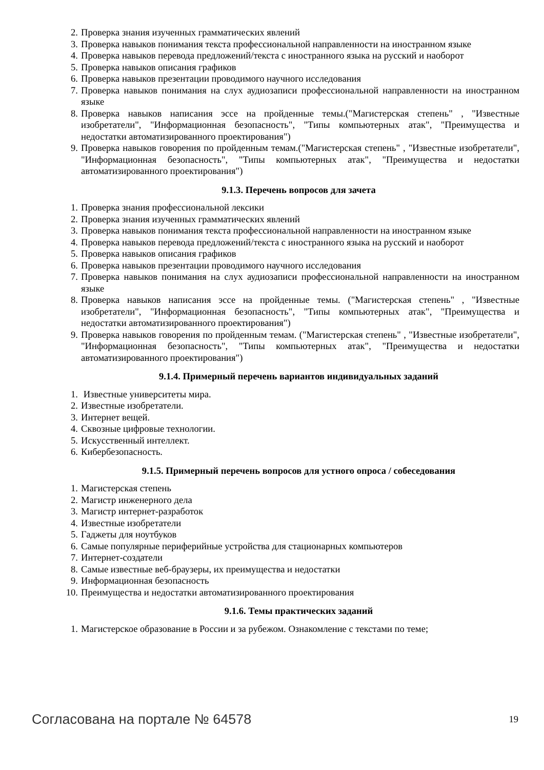2. Проверка знания изученных грамматических явлений
3. Проверка навыков понимания текста профессиональной направленности на иностранном языке
4. Проверка навыков перевода предложений/текста с иностранного языка на русский и наоборот
5. Проверка навыков описания графиков
6. Проверка навыков презентации проводимого научного исследования
7. Проверка навыков понимания на слух аудиозаписи профессиональной направленности на иностранном языке
8. Проверка навыков написания эссе на пройденные темы.("Магистерская степень" , "Известные изобретатели", "Информационная безопасность", "Типы компьютерных атак", "Преимущества и недостатки автоматизированного проектирования")
9. Проверка навыков говорения по пройденным темам.("Магистерская степень" , "Известные изобретатели", "Информационная безопасность", "Типы компьютерных атак", "Преимущества и недостатки автоматизированного проектирования")
9.1.3. Перечень вопросов для зачета
1. Проверка знания профессиональной лексики
2. Проверка знания изученных грамматических явлений
3. Проверка навыков понимания текста профессиональной направленности на иностранном языке
4. Проверка навыков перевода предложений/текста с иностранного языка на русский и наоборот
5. Проверка навыков описания графиков
6. Проверка навыков презентации проводимого научного исследования
7. Проверка навыков понимания на слух аудиозаписи профессиональной направленности на иностранном языке
8. Проверка навыков написания эссе на пройденные темы. ("Магистерская степень" , "Известные изобретатели", "Информационная безопасность", "Типы компьютерных атак", "Преимущества и недостатки автоматизированного проектирования")
9. Проверка навыков говорения по пройденным темам. ("Магистерская степень" , "Известные изобретатели", "Информационная безопасность", "Типы компьютерных атак", "Преимущества и недостатки автоматизированного проектирования")
9.1.4. Примерный перечень вариантов индивидуальных заданий
1. Известные университеты мира.
2. Известные изобретатели.
3. Интернет вещей.
4. Сквозные цифровые технологии.
5. Искусственный интеллект.
6. Кибербезопасность.
9.1.5. Примерный перечень вопросов для устного опроса / собеседования
1. Магистерская степень
2. Магистр инженерного дела
3. Магистр интернет-разработок
4. Известные изобретатели
5. Гаджеты для ноутбуков
6. Самые популярные периферийные устройства для стационарных компьютеров
7. Интернет-создатели
8. Самые известные веб-браузеры, их преимущества и недостатки
9. Информационная безопасность
10. Преимущества и недостатки автоматизированного проектирования
9.1.6. Темы практических заданий
1. Магистерское образование в России и за рубежом. Ознакомление с текстами по теме;
Согласована на портале № 64578 19